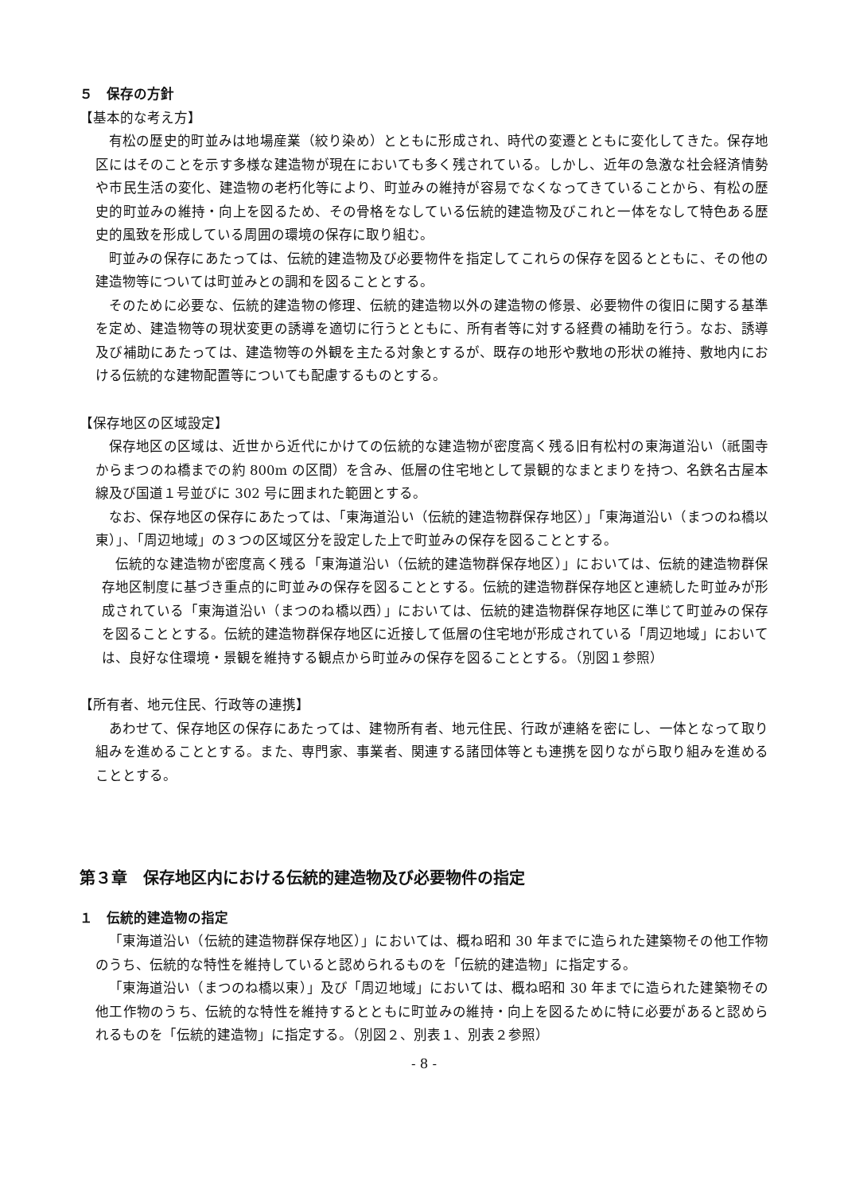５　保存の方針
【基本的な考え方】
有松の歴史的町並みは地場産業（絞り染め）とともに形成され、時代の変遷とともに変化してきた。保存地区にはそのことを示す多様な建造物が現在においても多く残されている。しかし、近年の急激な社会経済情勢や市民生活の変化、建造物の老朽化等により、町並みの維持が容易でなくなってきていることから、有松の歴史的町並みの維持・向上を図るため、その骨格をなしている伝統的建造物及びこれと一体をなして特色ある歴史的風致を形成している周囲の環境の保存に取り組む。
町並みの保存にあたっては、伝統的建造物及び必要物件を指定してこれらの保存を図るとともに、その他の建造物等については町並みとの調和を図ることとする。
そのために必要な、伝統的建造物の修理、伝統的建造物以外の建造物の修景、必要物件の復旧に関する基準を定め、建造物等の現状変更の誘導を適切に行うとともに、所有者等に対する経費の補助を行う。なお、誘導及び補助にあたっては、建造物等の外観を主たる対象とするが、既存の地形や敷地の形状の維持、敷地内における伝統的な建物配置等についても配慮するものとする。
【保存地区の区域設定】
保存地区の区域は、近世から近代にかけての伝統的な建造物が密度高く残る旧有松村の東海道沿い（祇園寺からまつのね橋までの約 800m の区間）を含み、低層の住宅地として景観的なまとまりを持つ、名鉄名古屋本線及び国道１号並びに 302 号に囲まれた範囲とする。
なお、保存地区の保存にあたっては、「東海道沿い（伝統的建造物群保存地区）」「東海道沿い（まつのね橋以東）」、「周辺地域」の３つの区域区分を設定した上で町並みの保存を図ることとする。
伝統的な建造物が密度高く残る「東海道沿い（伝統的建造物群保存地区）」においては、伝統的建造物群保存地区制度に基づき重点的に町並みの保存を図ることとする。伝統的建造物群保存地区と連続した町並みが形成されている「東海道沿い（まつのね橋以西）」においては、伝統的建造物群保存地区に準じて町並みの保存を図ることとする。伝統的建造物群保存地区に近接して低層の住宅地が形成されている「周辺地域」においては、良好な住環境・景観を維持する観点から町並みの保存を図ることとする。（別図１参照）
【所有者、地元住民、行政等の連携】
あわせて、保存地区の保存にあたっては、建物所有者、地元住民、行政が連絡を密にし、一体となって取り組みを進めることとする。また、専門家、事業者、関連する諸団体等とも連携を図りながら取り組みを進めることとする。
第３章　保存地区内における伝統的建造物及び必要物件の指定
１　伝統的建造物の指定
「東海道沿い（伝統的建造物群保存地区）」においては、概ね昭和 30 年までに造られた建築物その他工作物のうち、伝統的な特性を維持していると認められるものを「伝統的建造物」に指定する。
「東海道沿い（まつのね橋以東）」及び「周辺地域」においては、概ね昭和 30 年までに造られた建築物その他工作物のうち、伝統的な特性を維持するとともに町並みの維持・向上を図るために特に必要があると認められるものを「伝統的建造物」に指定する。（別図２、別表１、別表２参照）
- 8 -